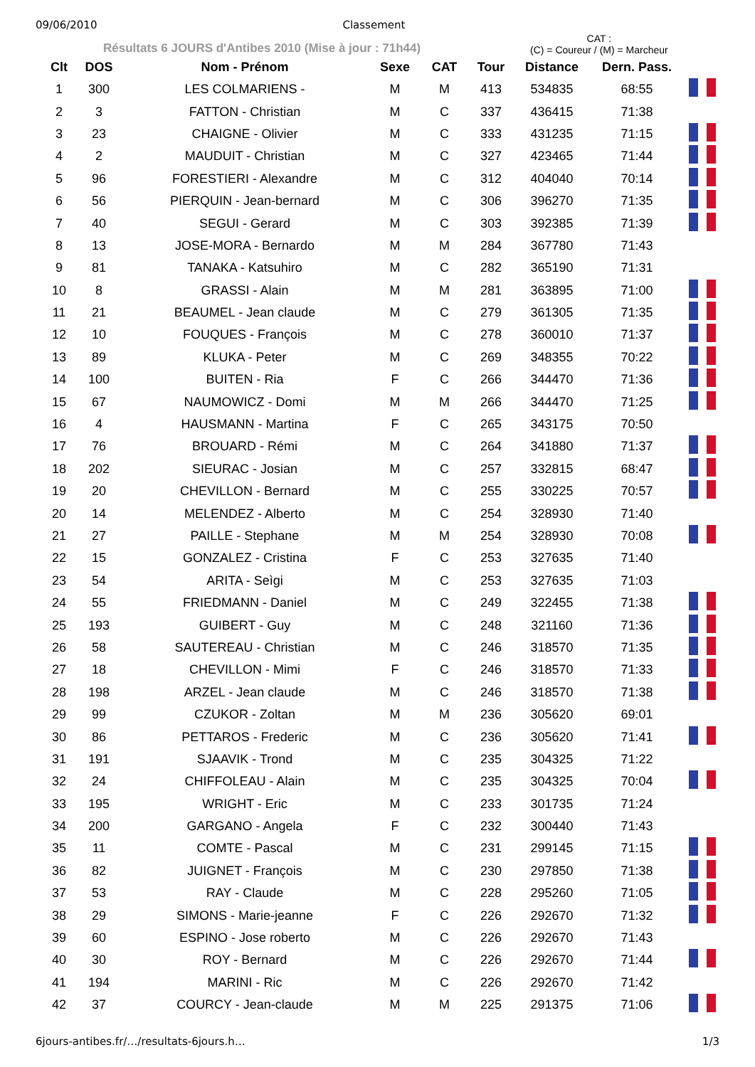09/06/2010 Classement
Résultats 6 JOURS d'Antibes 2010 (Mise à jour : 71h44)
CAT :
(C) = Coureur / (M) = Marcheur
| Clt | DOS | Nom - Prénom | Sexe | CAT | Tour | Distance | Dern. Pass. | |
| --- | --- | --- | --- | --- | --- | --- | --- | --- |
| 1 | 300 | LES COLMARIENS - | M | M | 413 | 534835 | 68:55 | |
| 2 | 3 | FATTON - Christian | M | C | 337 | 436415 | 71:38 | |
| 3 | 23 | CHAIGNE - Olivier | M | C | 333 | 431235 | 71:15 | |
| 4 | 2 | MAUDUIT - Christian | M | C | 327 | 423465 | 71:44 | |
| 5 | 96 | FORESTIERI - Alexandre | M | C | 312 | 404040 | 70:14 | |
| 6 | 56 | PIERQUIN - Jean-bernard | M | C | 306 | 396270 | 71:35 | |
| 7 | 40 | SEGUI - Gerard | M | C | 303 | 392385 | 71:39 | |
| 8 | 13 | JOSE-MORA - Bernardo | M | M | 284 | 367780 | 71:43 | |
| 9 | 81 | TANAKA - Katsuhiro | M | C | 282 | 365190 | 71:31 | |
| 10 | 8 | GRASSI - Alain | M | M | 281 | 363895 | 71:00 | |
| 11 | 21 | BEAUMEL - Jean claude | M | C | 279 | 361305 | 71:35 | |
| 12 | 10 | FOUQUES - François | M | C | 278 | 360010 | 71:37 | |
| 13 | 89 | KLUKA - Peter | M | C | 269 | 348355 | 70:22 | |
| 14 | 100 | BUITEN - Ria | F | C | 266 | 344470 | 71:36 | |
| 15 | 67 | NAUMOWICZ - Domi | M | M | 266 | 344470 | 71:25 | |
| 16 | 4 | HAUSMANN - Martina | F | C | 265 | 343175 | 70:50 | |
| 17 | 76 | BROUARD - Rémi | M | C | 264 | 341880 | 71:37 | |
| 18 | 202 | SIEURAC - Josian | M | C | 257 | 332815 | 68:47 | |
| 19 | 20 | CHEVILLON - Bernard | M | C | 255 | 330225 | 70:57 | |
| 20 | 14 | MELENDEZ - Alberto | M | C | 254 | 328930 | 71:40 | |
| 21 | 27 | PAILLE - Stephane | M | M | 254 | 328930 | 70:08 | |
| 22 | 15 | GONZALEZ - Cristina | F | C | 253 | 327635 | 71:40 | |
| 23 | 54 | ARITA - Seìgi | M | C | 253 | 327635 | 71:03 | |
| 24 | 55 | FRIEDMANN - Daniel | M | C | 249 | 322455 | 71:38 | |
| 25 | 193 | GUIBERT - Guy | M | C | 248 | 321160 | 71:36 | |
| 26 | 58 | SAUTEREAU - Christian | M | C | 246 | 318570 | 71:35 | |
| 27 | 18 | CHEVILLON - Mimi | F | C | 246 | 318570 | 71:33 | |
| 28 | 198 | ARZEL - Jean claude | M | C | 246 | 318570 | 71:38 | |
| 29 | 99 | CZUKOR - Zoltan | M | M | 236 | 305620 | 69:01 | |
| 30 | 86 | PETTAROS - Frederic | M | C | 236 | 305620 | 71:41 | |
| 31 | 191 | SJAAVIK - Trond | M | C | 235 | 304325 | 71:22 | |
| 32 | 24 | CHIFFOLEAU - Alain | M | C | 235 | 304325 | 70:04 | |
| 33 | 195 | WRIGHT - Eric | M | C | 233 | 301735 | 71:24 | |
| 34 | 200 | GARGANO - Angela | F | C | 232 | 300440 | 71:43 | |
| 35 | 11 | COMTE - Pascal | M | C | 231 | 299145 | 71:15 | |
| 36 | 82 | JUIGNET - François | M | C | 230 | 297850 | 71:38 | |
| 37 | 53 | RAY - Claude | M | C | 228 | 295260 | 71:05 | |
| 38 | 29 | SIMONS - Marie-jeanne | F | C | 226 | 292670 | 71:32 | |
| 39 | 60 | ESPINO - Jose roberto | M | C | 226 | 292670 | 71:43 | |
| 40 | 30 | ROY - Bernard | M | C | 226 | 292670 | 71:44 | |
| 41 | 194 | MARINI - Ric | M | C | 226 | 292670 | 71:42 | |
| 42 | 37 | COURCY - Jean-claude | M | M | 225 | 291375 | 71:06 | |
6jours-antibes.fr/…/resultats-6jours.h… 1/3